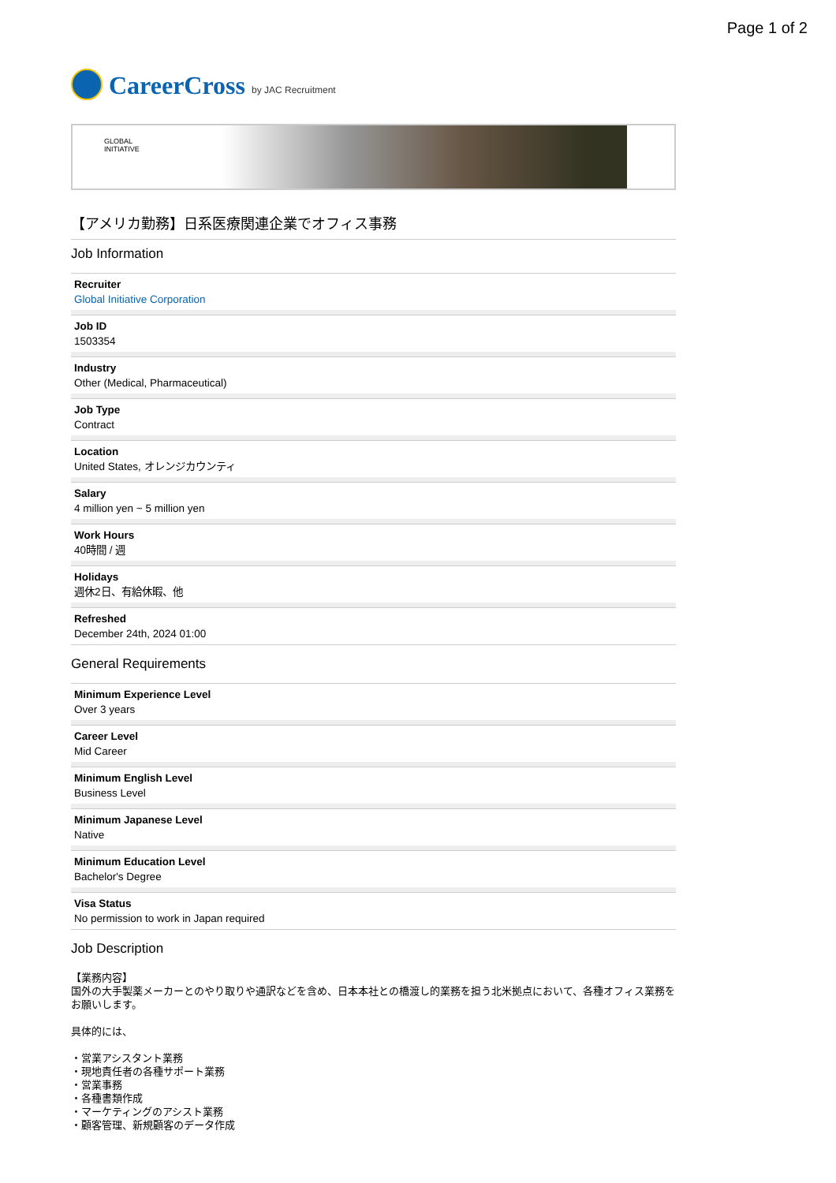Page 1 of 2
CareerCross by JAC Recruitment
GLOBAL
INITIATIVE
【アメリカ勤務】日系医療関連企業でオフィス事務
Job Information
Recruiter
Global Initiative Corporation
Job ID
1503354
Industry
Other (Medical, Pharmaceutical)
Job Type
Contract
Location
United States, オレンジカウンティ
Salary
4 million yen ~ 5 million yen
Work Hours
40時間 / 週
Holidays
週休2日、有給休暇、他
Refreshed
December 24th, 2024 01:00
General Requirements
Minimum Experience Level
Over 3 years
Career Level
Mid Career
Minimum English Level
Business Level
Minimum Japanese Level
Native
Minimum Education Level
Bachelor's Degree
Visa Status
No permission to work in Japan required
Job Description
【業務内容】
国外の大手製薬メーカーとのやり取りや通訳などを含め、日本本社との橋渡し的業務を担う北米拠点において、各種オフィス業務をお願いします。
具体的には、
・営業アシスタント業務
・現地責任者の各種サポート業務
・営業事務
・各種書類作成
・マーケティングのアシスト業務
・顧客管理、新規顧客のデータ作成